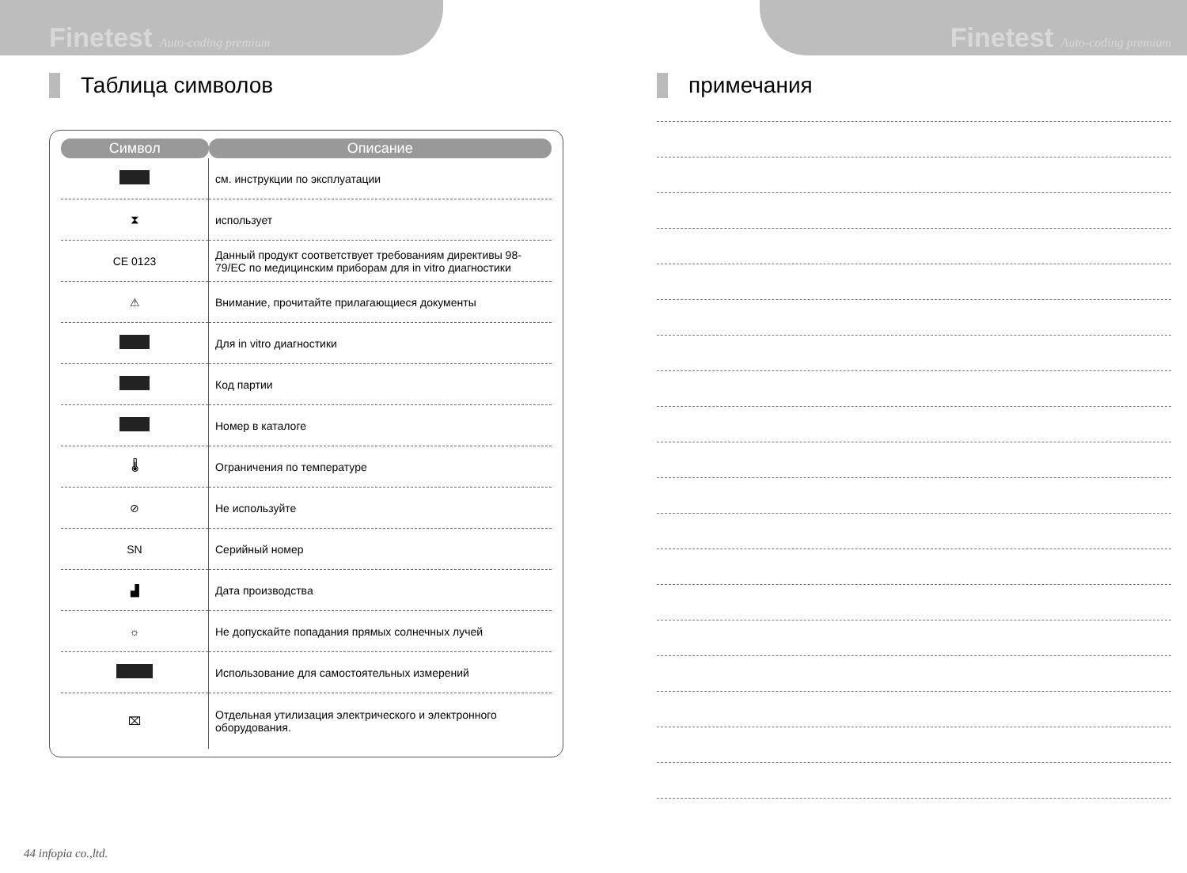Finetest Auto-coding premium
Таблица символов
| Символ | Описание |
| --- | --- |
| | см. инструкции по эксплуатации |
| ⧗ | использует |
| CE 0123 | Данный продукт соответствует требованиям директивы 98-79/EC по медицинским приборам для in vitro диагностики |
| ⚠ | Внимание, прочитайте прилагающиеся документы |
| | Для in vitro диагностики |
| | Код партии |
| | Номер в каталоге |
| 🌡 | Ограничения по температуре |
| ⊘ | Не используйте |
| SN | Серийный номер |
| ▟ | Дата производства |
| ☼ | Не допускайте попадания прямых солнечных лучей |
| | Использование для самостоятельных измерений |
| ⌧ | Отдельная утилизация электрического и электронного оборудования. |
Finetest Auto-coding premium
примечания
44 infopia co.,ltd.